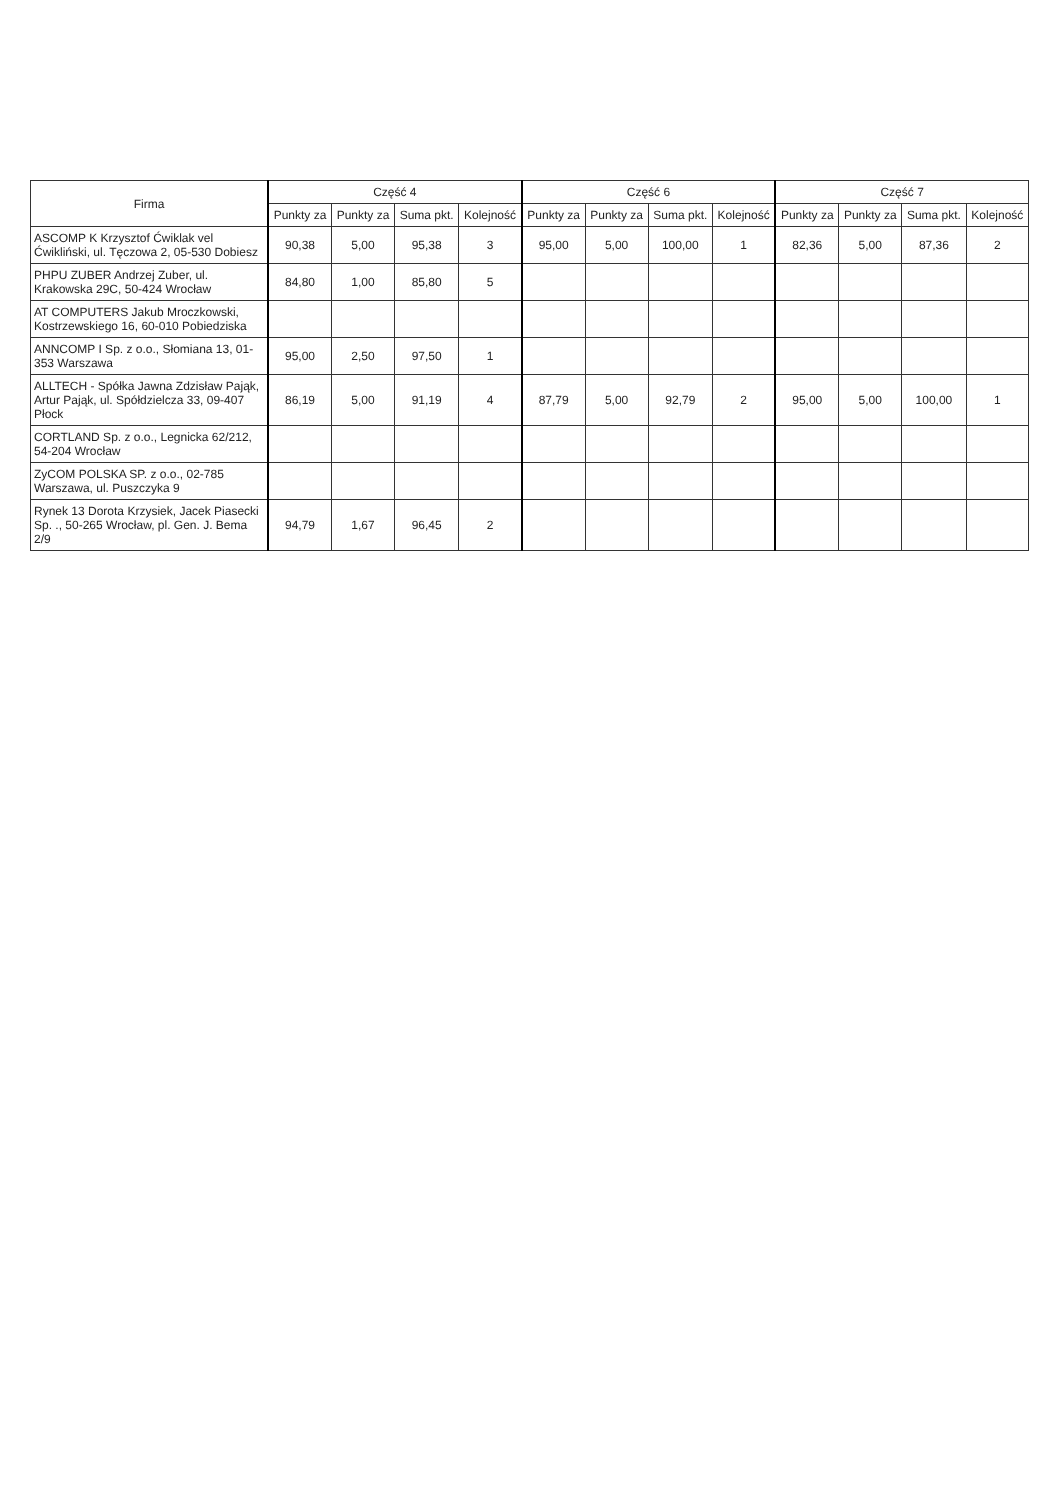| Firma | Część 4 | | | | Część 6 | | | | Część 7 | | | |
| --- | --- | --- | --- | --- | --- | --- | --- | --- | --- | --- | --- | --- |
| | Punkty za | Punkty za | Suma pkt. | Kolejność | Punkty za | Punkty za | Suma pkt. | Kolejność | Punkty za | Punkty za | Suma pkt. | Kolejność |
| ASCOMP K Krzysztof Ćwiklak vel Ćwikliński, ul. Tęczowa 2, 05-530 Dobiesz | 90,38 | 5,00 | 95,38 | 3 | 95,00 | 5,00 | 100,00 | 1 | 82,36 | 5,00 | 87,36 | 2 |
| PHPU ZUBER Andrzej Zuber, ul. Krakowska 29C, 50-424 Wrocław | 84,80 | 1,00 | 85,80 | 5 | | | | | | | | |
| AT COMPUTERS Jakub Mroczkowski, Kostrzewskiego 16, 60-010 Pobiedziska | | | | | | | | | | | | |
| ANNCOMP I Sp. z o.o., Słomiana 13, 01-353 Warszawa | 95,00 | 2,50 | 97,50 | 1 | | | | | | | | |
| ALLTECH - Spółka Jawna Zdzisław Pająk, Artur Pająk, ul. Spółdzielcza 33, 09-407 Płock | 86,19 | 5,00 | 91,19 | 4 | 87,79 | 5,00 | 92,79 | 2 | 95,00 | 5,00 | 100,00 | 1 |
| CORTLAND Sp. z o.o., Legnicka 62/212, 54-204 Wrocław | | | | | | | | | | | | |
| ZyCOM POLSKA SP. z o.o., 02-785 Warszawa, ul. Puszczyka 9 | | | | | | | | | | | | |
| Rynek 13 Dorota Krzysiek, Jacek Piasecki Sp. ., 50-265 Wrocław, pl. Gen. J. Bema 2/9 | 94,79 | 1,67 | 96,45 | 2 | | | | | | | | |